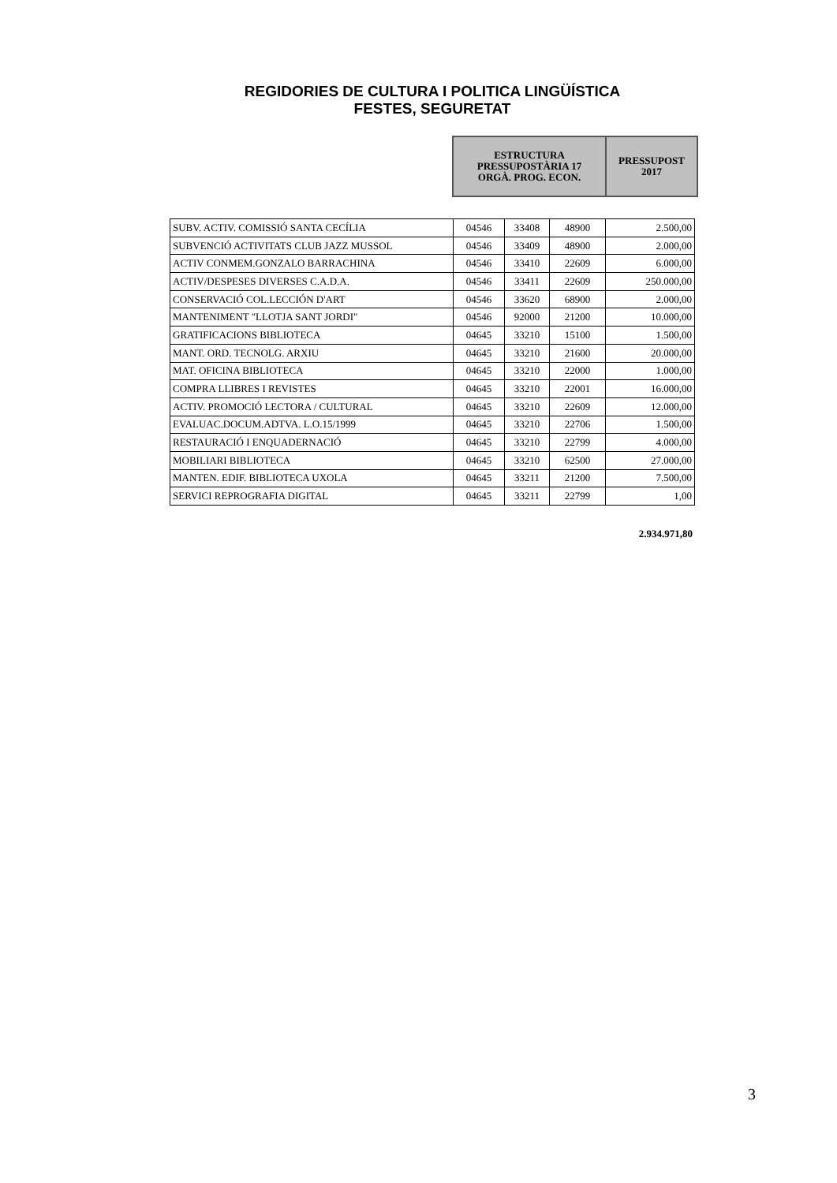REGIDORIES DE CULTURA I POLITICA LINGÜÍSTICA
FESTES, SEGURETAT
| ESTRUCTURA PRESSUPOSTÀRIA 17 ORGÀ. PROG. ECON. | PRESSUPOST 2017 |
| SUBV. ACTIV. COMISSIÓ SANTA CECÍLIA | 04546 | 33408 | 48900 | 2.500,00 |
| SUBVENCIÓ ACTIVITATS CLUB JAZZ MUSSOL | 04546 | 33409 | 48900 | 2.000,00 |
| ACTIV CONMEM.GONZALO BARRACHINA | 04546 | 33410 | 22609 | 6.000,00 |
| ACTIV/DESPESES DIVERSES C.A.D.A. | 04546 | 33411 | 22609 | 250.000,00 |
| CONSERVACIÓ COL.LECCIÓN D'ART | 04546 | 33620 | 68900 | 2.000,00 |
| MANTENIMENT "LLOTJA SANT JORDI" | 04546 | 92000 | 21200 | 10.000,00 |
| GRATIFICACIONS BIBLIOTECA | 04645 | 33210 | 15100 | 1.500,00 |
| MANT. ORD. TECNOLG. ARXIU | 04645 | 33210 | 21600 | 20.000,00 |
| MAT. OFICINA BIBLIOTECA | 04645 | 33210 | 22000 | 1.000,00 |
| COMPRA LLIBRES I REVISTES | 04645 | 33210 | 22001 | 16.000,00 |
| ACTIV. PROMOCIÓ LECTORA / CULTURAL | 04645 | 33210 | 22609 | 12.000,00 |
| EVALUAC.DOCUM.ADTVA. L.O.15/1999 | 04645 | 33210 | 22706 | 1.500,00 |
| RESTAURACIÓ I ENQUADERNACIÓ | 04645 | 33210 | 22799 | 4.000,00 |
| MOBILIARI BIBLIOTECA | 04645 | 33210 | 62500 | 27.000,00 |
| MANTEN. EDIF. BIBLIOTECA UXOLA | 04645 | 33211 | 21200 | 7.500,00 |
| SERVICI REPROGRAFIA DIGITAL | 04645 | 33211 | 22799 | 1,00 |
2.934.971,80
3